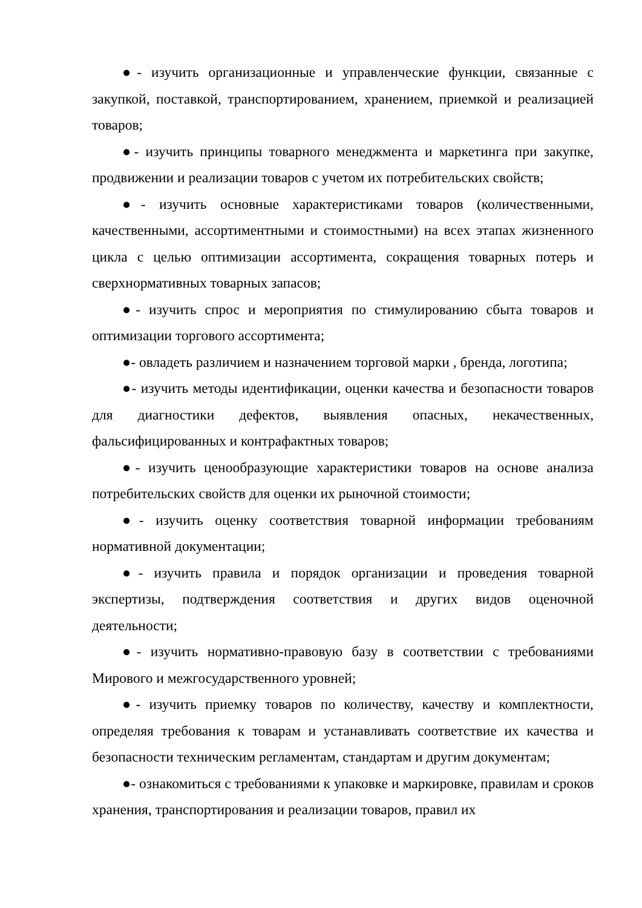●- изучить организационные и управленческие функции, связанные с закупкой, поставкой, транспортированием, хранением, приемкой и реализацией товаров;
●- изучить принципы товарного менеджмента и маркетинга при закупке, продвижении и реализации товаров с учетом их потребительских свойств;
●- изучить основные характеристиками товаров (количественными, качественными, ассортиментными и стоимостными) на всех этапах жизненного цикла с целью оптимизации ассортимента, сокращения товарных потерь и сверхнормативных товарных запасов;
●- изучить спрос и мероприятия по стимулированию сбыта товаров и оптимизации торгового ассортимента;
●- овладеть различием и назначением торговой марки , бренда, логотипа;
●- изучить методы идентификации, оценки качества и безопасности товаров для диагностики дефектов, выявления опасных, некачественных, фальсифицированных и контрафактных товаров;
●- изучить ценообразующие характеристики товаров на основе анализа потребительских свойств для оценки их рыночной стоимости;
●- изучить оценку соответствия товарной информации требованиям нормативной документации;
●- изучить правила и порядок организации и проведения товарной экспертизы, подтверждения соответствия и других видов оценочной деятельности;
●- изучить нормативно-правовую базу в соответствии с требованиями Мирового и межгосударственного уровней;
●- изучить приемку товаров по количеству, качеству и комплектности, определяя требования к товарам и устанавливать соответствие их качества и безопасности техническим регламентам, стандартам и другим документам;
●- ознакомиться с требованиями к упаковке и маркировке, правилам и сроков хранения, транспортирования и реализации товаров, правил их